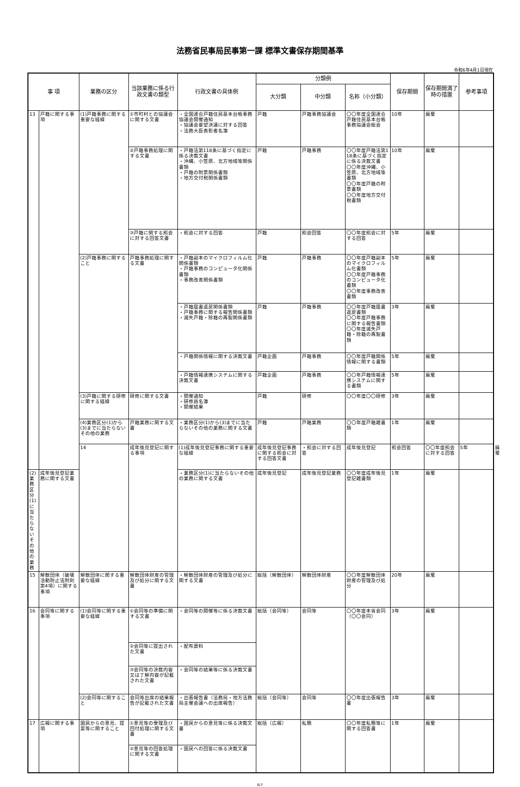法務省民事局民事第一課 標準文書保存期間基準
令和6年4月1日現在
| 事 項 | | 業務の区分 | 当該業務に係る行政文書の類型 | 行政文書の具体例 | 分類例 | | | 保存期間 | 保存期間満了時の措置 | 参考事項 | | |
| --- | --- | --- | --- | --- | --- | --- | --- | --- | --- | --- | --- | --- |
| | | | | | 大分類 | 中分類 | 名称（小分類） | | | | | |
| 13 | 戸籍に関する事項 | (1)戸籍事務に関する重要な経緯 | ①市町村との協議会に関する文書 | ・全国連合戸籍住民基本台帳事務協議会開催通知 ・協議会要望決議に対する回答 ・法務大臣表彰者名簿 | 戸籍 | 戸籍事務協議会 | 〇〇年度全国連合戸籍住民基本台帳事務協議会総会 | 10年 | 廃棄 | | | |
| | | | ②戸籍事務処理に関する文書 | ・戸籍法第118条に基づく指定に係る決裁文書 ・沖縄、小笠原、北方地域等関係書類 ・戸籍の附票関係書類 ・地方交付税関係書類 | 戸籍 | 戸籍事務 | 〇〇年度戸籍法第118条に基づく指定に係る決裁文書 〇〇年度沖縄、小笠原、北方地域等書類 〇〇年度戸籍の附票書類 〇〇年度地方交付税書類 | 10年 | 廃棄 | | | |
| | | | ③戸籍に関する照会に対する回答文書 | ・照会に対する回答 | 戸籍 | 照会回答 | 〇〇年度照会に対する回答 | 5年 | 廃棄 | | | |
| | | (2)戸籍事務に関すること | 戸籍事務処理に関する文書 | ・戸籍副本のマイクロフィルム化関係書類 ・戸籍事務のコンピュータ化関係書類 ・事務改善関係書類 | 戸籍 | 戸籍事務 | 〇〇年度戸籍副本のマイクロフィルム化書類 〇〇年度戸籍事務のコンピュータ化書類 〇〇年度事務改善書類 | 5年 | 廃棄 | | | |
| | | | | ・戸籍届書返戻関係書類 ・戸籍事務に関する報告関係書類 ・滅失戸籍・除籍の再製関係書類 | 戸籍 | 戸籍事務 | 〇〇年度戸籍届書返戻書類 〇〇年度戸籍事務に関する報告書類 〇〇年度滅失戸籍・除籍の再製書類 | 3年 | 廃棄 | | | |
| | | | | ・戸籍関係情報に関する決裁文書 | 戸籍企画 | 戸籍事務 | 〇〇年度戸籍関係情報に関する書類 | 5年 | 廃棄 | | | |
| | | | | ・戸籍情報連携システムに関する決裁文書 | 戸籍企画 | 戸籍事務 | 〇〇年戸籍情報連携システムに関する書類 | 5年 | 廃棄 | | | |
| | | (3)戸籍に関する研修に関する経緯 | 研修に関する文書 | ・開催通知 ・研修員名簿 ・開催結果 | 戸籍 | 研修 | 〇〇年度〇〇研修 | 3年 | 廃棄 | | | |
| | | (4)業務区分(1)から(3)までに当たらないその他の業務 | 戸籍業務に関する文書 | ・業務区分(1)から(3)までに当たらないその他の業務に関する文書 | 戸籍 | 戸籍業務 | 〇〇年度戸籍雑書類 | 1年 | 廃棄 | | | |
| | | 14 | 成年後見登記に関する事項 | (1)成年後見登記事務に関する重要な経緯 | 成年後見登記事務に関する照会に対する回答文書 | ・照会に対する回答 | 成年後見登記 | 照会回答 | 〇〇年度照会に対する回答 | 5年 | 廃棄 | |
| (2)業務区分(1)に当たらないその他の業務 | 成年後見登記業務に関する文書 | | | ・業務区分(1)に当たらないその他の業務に関する文書 | 成年後見登記 | 成年後見登記業務 | 〇〇年度成年後見登記雑書類 | 1年 | 廃棄 | | | |
| 15 | 解散団体（破壊活動防止法附則第4項）に関する事項 | 解散団体に関する重要な経緯 | 解散団体財産の管理及び処分に関する文書 | ・解散団体財産の管理及び処分に関する文書 | 総括（解散団体） | 解散団体財産 | 〇〇年度解散団体財産の管理及び処分 | 20年 | 廃棄 | | | |
| 16 | 会同等に関する事項 | (1)会同等に関する重要な経緯 | ①会同等の準備に関する文書 | ・会同等の開催等に係る決裁文書 | 総括（会同等） | 会同等 | 〇〇年度本省会同（〇〇会同） | 3年 | 廃棄 | | | |
| | | | ②会同等に提出された文書 | ・配布資料 | | | | | | | | |
| | | | ③会同等の決裁内容又は了解内容が記載された文書 | ・会同等の結果等に係る決裁文書 | | | | | | | | |
| | | (2)会同等に関すること | 会同等出席の結果報告が記載された文書 | ・出張報告書（法務局・地方法務局主催会議への出席報告） | 総括（会同等） | 会同等 | 〇〇年度出張報告書 | 3年 | 廃棄 | | | |
| 17 | 広報に関する事項 | 国民からの意見、提案等に関すること | ①意見等の受理及び回付処理に関する文書 | ・国民からの意見等に係る決裁文書 | 総括（広報） | 私簡 | 〇〇年度私簡等に関する回答書 | 1年 | 廃棄 | | | |
| | | | ②意見等の回答処理に関する文書 | ・国民への回答に係る決裁文書 | | | | | | | | |
6/7